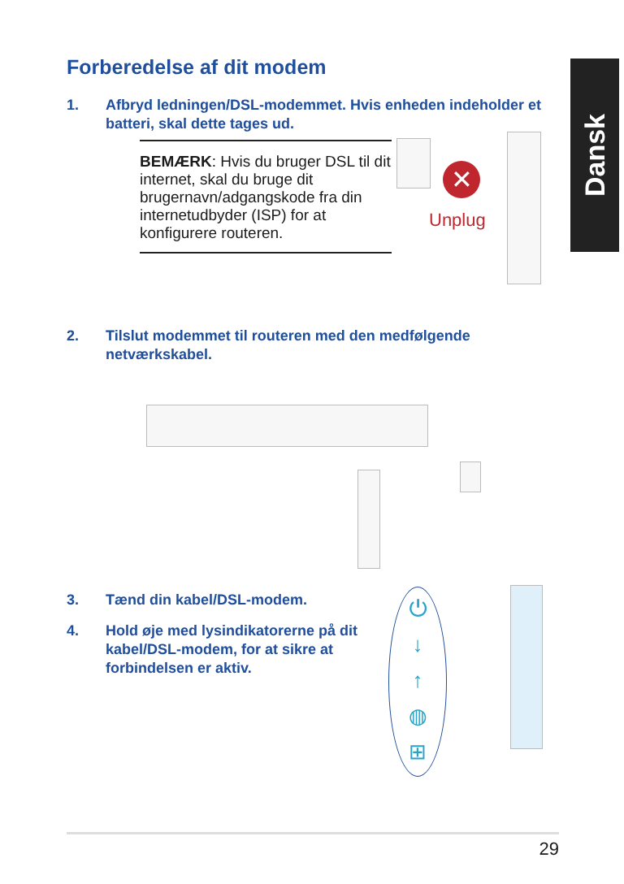Forberedelse af dit modem Dansk
1. Afbryd ledningen/DSL-modemmet. Hvis enheden indeholder et batteri, skal dette tages ud.
BEMÆRK: Hvis du bruger DSL til dit internet, skal du bruge dit brugernavn/adgangskode fra din internetudbyder (ISP) for at konfigurere routeren.
✕
Unplug
2. Tilslut modemmet til routeren med den medfølgende netværkskabel.
3. Tænd din kabel/DSL-modem.
4. Hold øje med lysindikatorerne på dit kabel/DSL-modem, for at sikre at forbindelsen er aktiv.
⏻
↓
↑
◍
⊞
29